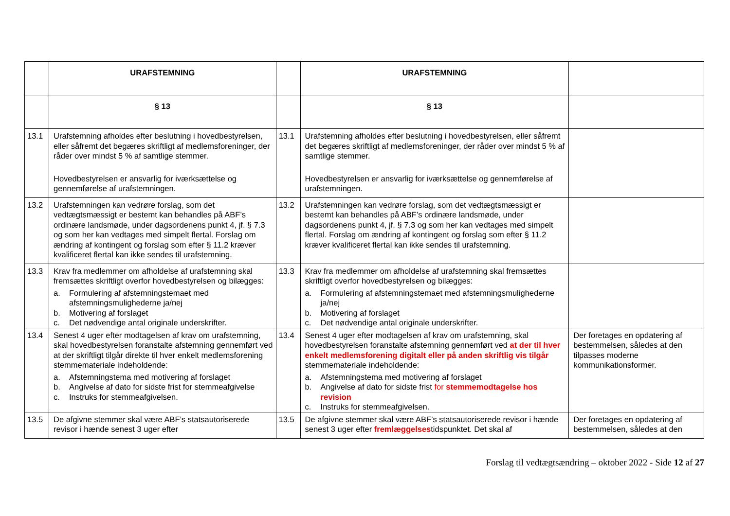| | URAFSTEMNING | | URAFSTEMNING | |
| | § 13 | | § 13 | |
| 13.1 | Urafstemning afholdes efter beslutning i hovedbestyrelsen, eller såfremt det begæres skriftligt af medlemsforeninger, der råder over mindst 5 % af samtlige stemmer. Hovedbestyrelsen er ansvarlig for iværksættelse og gennemførelse af urafstemningen. | 13.1 | Urafstemning afholdes efter beslutning i hovedbestyrelsen, eller såfremt det begæres skriftligt af medlemsforeninger, der råder over mindst 5 % af samtlige stemmer. Hovedbestyrelsen er ansvarlig for iværksættelse og gennemførelse af urafstemningen. | |
| 13.2 | Urafstemningen kan vedrøre forslag, som det vedtægtsmæssigt er bestemt kan behandles på ABF’s ordinære landsmøde, under dagsordenens punkt 4, jf. § 7.3 og som her kan vedtages med simpelt flertal. Forslag om ændring af kontingent og forslag som efter § 11.2 kræver kvalificeret flertal kan ikke sendes til urafstemning. | 13.2 | Urafstemningen kan vedrøre forslag, som det vedtægtsmæssigt er bestemt kan behandles på ABF’s ordinære landsmøde, under dagsordenens punkt 4, jf. § 7.3 og som her kan vedtages med simpelt flertal. Forslag om ændring af kontingent og forslag som efter § 11.2 kræver kvalificeret flertal kan ikke sendes til urafstemning. | |
| 13.3 | Krav fra medlemmer om afholdelse af urafstemning skal fremsættes skriftligt overfor hovedbestyrelsen og bilægges: a. Formulering af afstemningstemaet med afstemningsmulighederne ja/nej b. Motivering af forslaget c. Det nødvendige antal originale underskrifter. | 13.3 | Krav fra medlemmer om afholdelse af urafstemning skal fremsættes skriftligt overfor hovedbestyrelsen og bilægges: a. Formulering af afstemningstemaet med afstemningsmulighederne ja/nej b. Motivering af forslaget c. Det nødvendige antal originale underskrifter. | |
| 13.4 | Senest 4 uger efter modtagelsen af krav om urafstemning, skal hovedbestyrelsen foranstalte afstemning gennemført ved at der skriftligt tilgår direkte til hver enkelt medlemsforening stemmemateriale indeholdende: a. Afstemningstema med motivering af forslaget b. Angivelse af dato for sidste frist for stemmeafgivelse c. Instruks for stemmeafgivelsen. | 13.4 | Senest 4 uger efter modtagelsen af krav om urafstemning, skal hovedbestyrelsen foranstalte afstemning gennemført ved at der til hver enkelt medlemsforening digitalt eller på anden skriftlig vis tilgår stemmemateriale indeholdende: a. Afstemningstema med motivering af forslaget b. Angivelse af dato for sidste frist for stemmemodtagelse hos revision c. Instruks for stemmeafgivelsen. | Der foretages en opdatering af bestemmelsen, således at den tilpasses moderne kommunikationsformer. |
| 13.5 | De afgivne stemmer skal være ABF’s statsautoriserede revisor i hænde senest 3 uger efter | 13.5 | De afgivne stemmer skal være ABF’s statsautoriserede revisor i hænde senest 3 uger efter fremlæggelses tidspunktet. Det skal af | Der foretages en opdatering af bestemmelsen, således at den |
Forslag til vedtægtsændring – oktober 2022 - Side 12 af 27